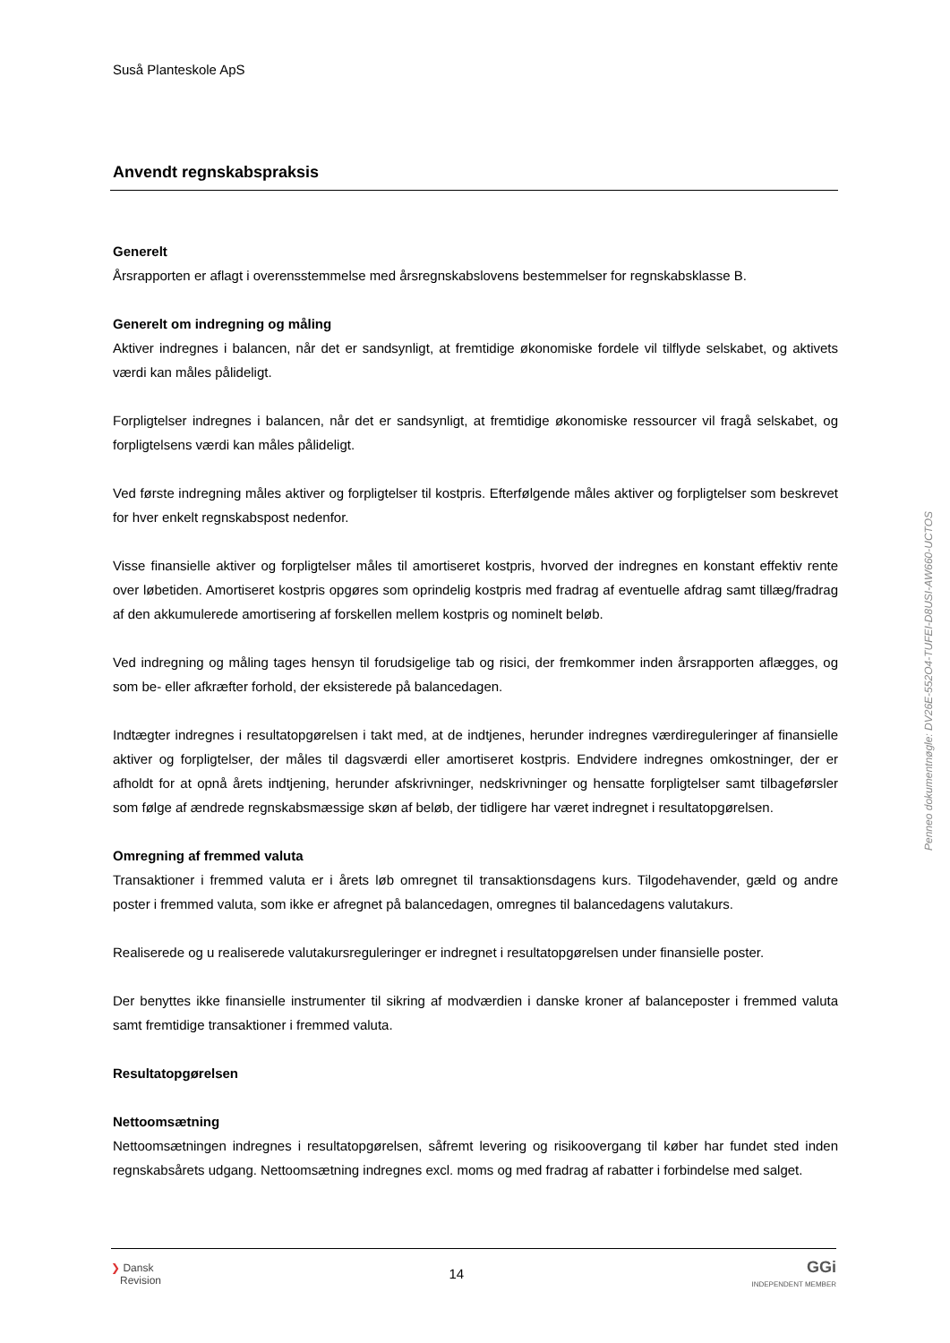Suså Planteskole ApS
Anvendt regnskabspraksis
Generelt
Årsrapporten er aflagt i overensstemmelse med årsregnskabslovens bestemmelser for regnskabsklasse B.
Generelt om indregning og måling
Aktiver indregnes i balancen, når det er sandsynligt, at fremtidige økonomiske fordele vil tilflyde selskabet, og aktivets værdi kan måles pålideligt.
Forpligtelser indregnes i balancen, når det er sandsynligt, at fremtidige økonomiske ressourcer vil fragå selskabet, og forpligtelsens værdi kan måles pålideligt.
Ved første indregning måles aktiver og forpligtelser til kostpris. Efterfølgende måles aktiver og forpligtelser som beskrevet for hver enkelt regnskabspost nedenfor.
Visse finansielle aktiver og forpligtelser måles til amortiseret kostpris, hvorved der indregnes en konstant effektiv rente over løbetiden. Amortiseret kostpris opgøres som oprindelig kostpris med fradrag af eventuelle afdrag samt tillæg/fradrag af den akkumulerede amortisering af forskellen mellem kostpris og nominelt beløb.
Ved indregning og måling tages hensyn til forudsigelige tab og risici, der fremkommer inden årsrapporten aflægges, og som be- eller afkræfter forhold, der eksisterede på balancedagen.
Indtægter indregnes i resultatopgørelsen i takt med, at de indtjenes, herunder indregnes værdireguleringer af finansielle aktiver og forpligtelser, der måles til dagsværdi eller amortiseret kostpris. Endvidere indregnes omkostninger, der er afholdt for at opnå årets indtjening, herunder afskrivninger, nedskrivninger og hensatte forpligtelser samt tilbageførsler som følge af ændrede regnskabsmæssige skøn af beløb, der tidligere har været indregnet i resultatopgørelsen.
Omregning af fremmed valuta
Transaktioner i fremmed valuta er i årets løb omregnet til transaktionsdagens kurs. Tilgodehavender, gæld og andre poster i fremmed valuta, som ikke er afregnet på balancedagen, omregnes til balancedagens valutakurs.
Realiserede og u realiserede valutakursreguleringer er indregnet i resultatopgørelsen under finansielle poster.
Der benyttes ikke finansielle instrumenter til sikring af modværdien i danske kroner af balanceposter i fremmed valuta samt fremtidige transaktioner i fremmed valuta.
Resultatopgørelsen
Nettoomsætning
Nettoomsætningen indregnes i resultatopgørelsen, såfremt levering og risikoovergang til køber har fundet sted inden regnskabsårets udgang. Nettoomsætning indregnes excl. moms og med fradrag af rabatter i forbindelse med salget.
❯ Dansk
Revision
14
GGi
INDEPENDENT MEMBER
Penneo dokumentnøgle: DV26E-552O4-TUFEI-D8USI-AW660-UCTOS